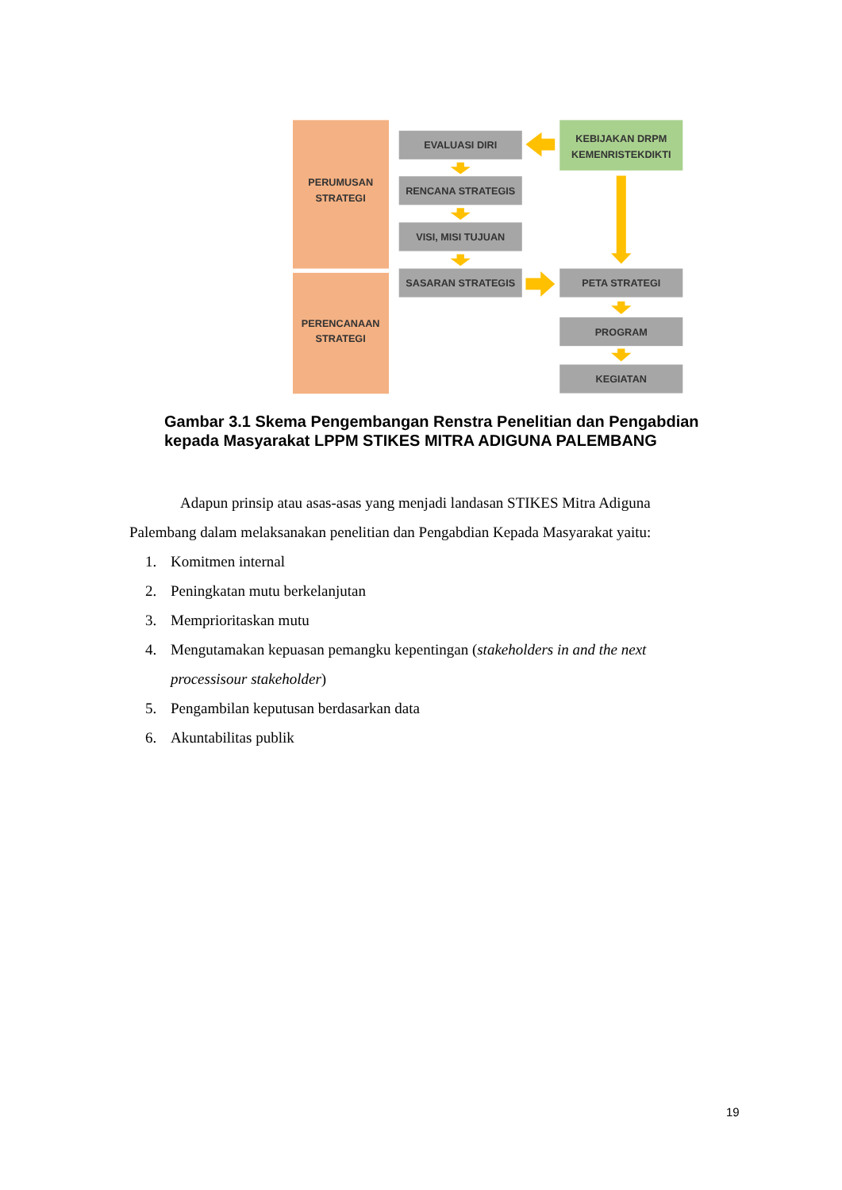PERUMUSAN
STRATEGI
PERENCANAAN
STRATEGI
EVALUASI DIRI
RENCANA STRATEGIS
VISI, MISI TUJUAN
SASARAN STRATEGIS
PETA STRATEGI
PROGRAM
KEGIATAN
KEBIJAKAN DRPM
KEMENRISTEKDIKTI
Gambar 3.1 Skema Pengembangan Renstra Penelitian dan Pengabdian kepada Masyarakat LPPM STIKES MITRA ADIGUNA PALEMBANG
Adapun prinsip atau asas-asas yang menjadi landasan STIKES Mitra Adiguna Palembang dalam melaksanakan penelitian dan Pengabdian Kepada Masyarakat yaitu:
1. Komitmen internal
2. Peningkatan mutu berkelanjutan
3. Memprioritaskan mutu
4. Mengutamakan kepuasan pemangku kepentingan (stakeholders in and the next processisour stakeholder)
5. Pengambilan keputusan berdasarkan data
6. Akuntabilitas publik
19